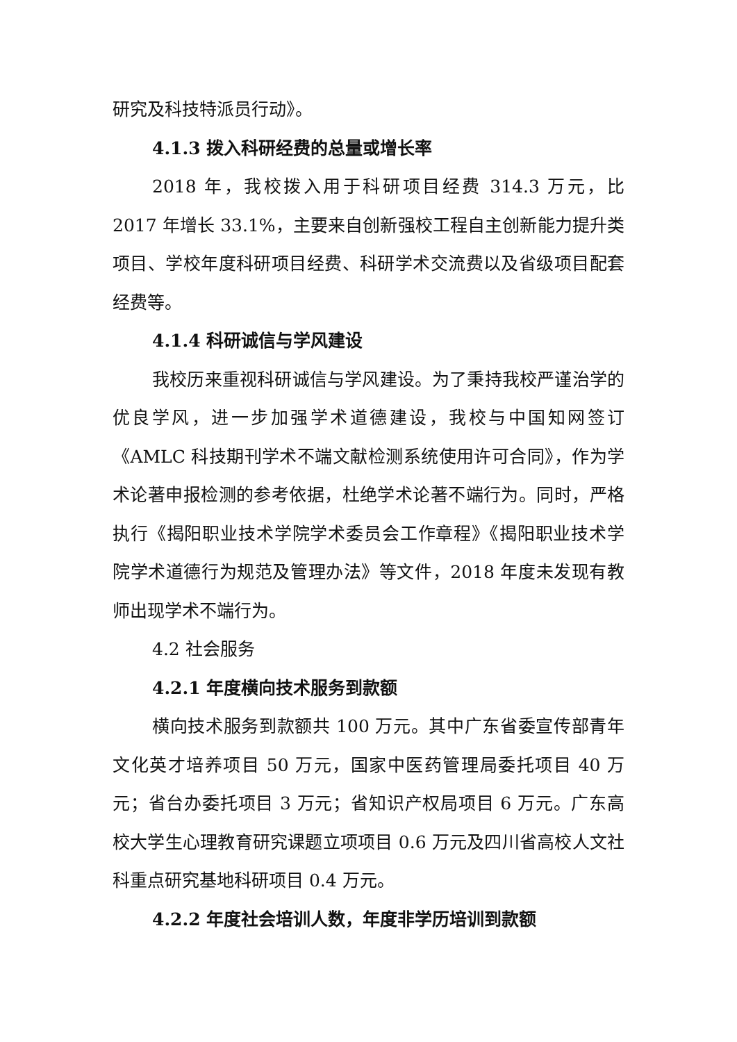研究及科技特派员行动》。
4.1.3 拨入科研经费的总量或增长率
2018 年，我校拨入用于科研项目经费 314.3 万元，比 2017 年增长 33.1%，主要来自创新强校工程自主创新能力提升类项目、学校年度科研项目经费、科研学术交流费以及省级项目配套经费等。
4.1.4 科研诚信与学风建设
我校历来重视科研诚信与学风建设。为了秉持我校严谨治学的优良学风，进一步加强学术道德建设，我校与中国知网签订《AMLC 科技期刊学术不端文献检测系统使用许可合同》，作为学术论著申报检测的参考依据，杜绝学术论著不端行为。同时，严格执行《揭阳职业技术学院学术委员会工作章程》《揭阳职业技术学院学术道德行为规范及管理办法》等文件，2018 年度未发现有教师出现学术不端行为。
4.2 社会服务
4.2.1 年度横向技术服务到款额
横向技术服务到款额共 100 万元。其中广东省委宣传部青年文化英才培养项目 50 万元，国家中医药管理局委托项目 40 万元；省台办委托项目 3 万元；省知识产权局项目 6 万元。广东高校大学生心理教育研究课题立项项目 0.6 万元及四川省高校人文社科重点研究基地科研项目 0.4 万元。
4.2.2 年度社会培训人数，年度非学历培训到款额